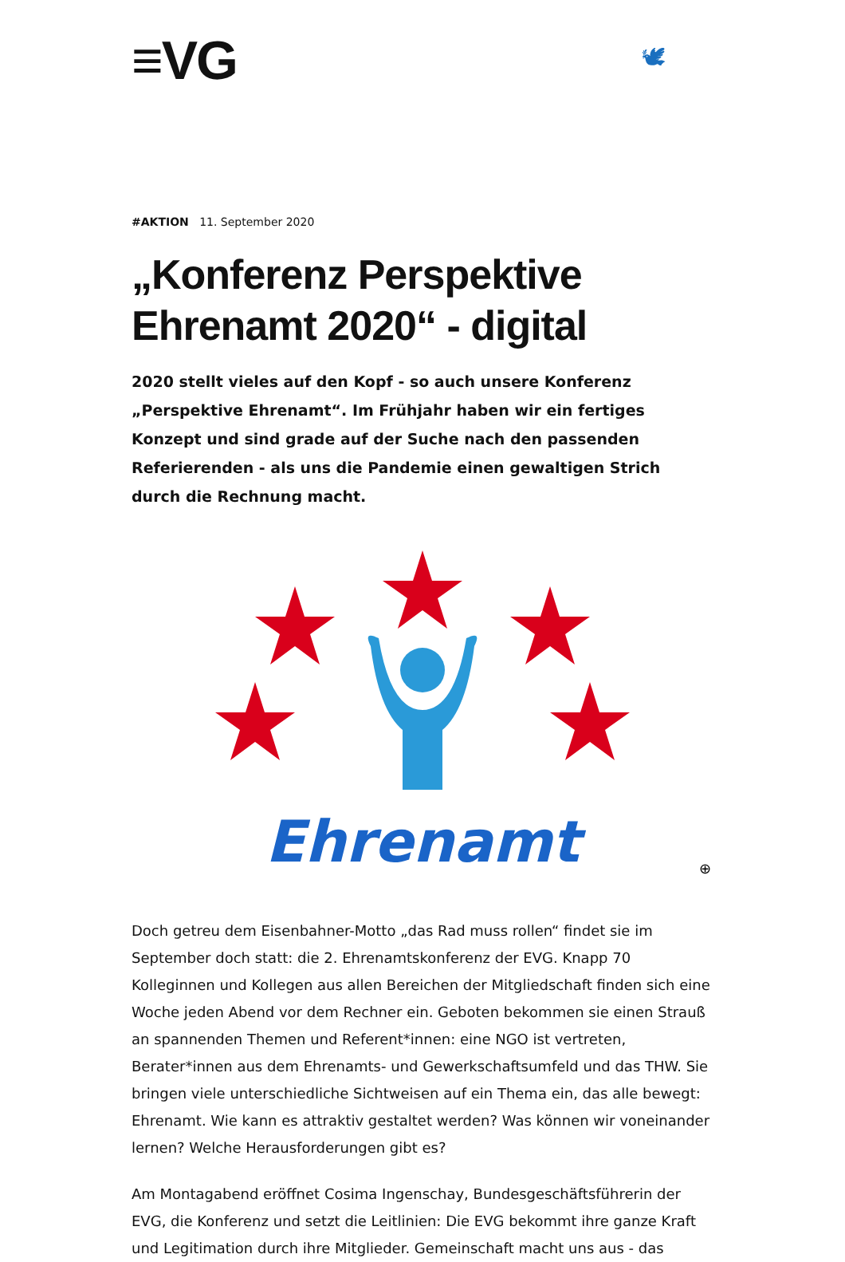≡VG 🕊
#AKTION 11. September 2020
„Konferenz Perspektive Ehrenamt 2020“ - digital
2020 stellt vieles auf den Kopf - so auch unsere Konferenz „Perspektive Ehrenamt“. Im Frühjahr haben wir ein fertiges Konzept und sind grade auf der Suche nach den passenden Referierenden - als uns die Pandemie einen gewaltigen Strich durch die Rechnung macht.
Ehrenamt
⊕
Doch getreu dem Eisenbahner-Motto „das Rad muss rollen“ findet sie im September doch statt: die 2. Ehrenamtskonferenz der EVG. Knapp 70 Kolleginnen und Kollegen aus allen Bereichen der Mitgliedschaft finden sich eine Woche jeden Abend vor dem Rechner ein. Geboten bekommen sie einen Strauß an spannenden Themen und Referent*innen: eine NGO ist vertreten, Berater*innen aus dem Ehrenamts- und Gewerkschaftsumfeld und das THW. Sie bringen viele unterschiedliche Sichtweisen auf ein Thema ein, das alle bewegt: Ehrenamt. Wie kann es attraktiv gestaltet werden? Was können wir voneinander lernen? Welche Herausforderungen gibt es?
Am Montagabend eröffnet Cosima Ingenschay, Bundesgeschäftsführerin der EVG, die Konferenz und setzt die Leitlinien: Die EVG bekommt ihre ganze Kraft und Legitimation durch ihre Mitglieder. Gemeinschaft macht uns aus - das